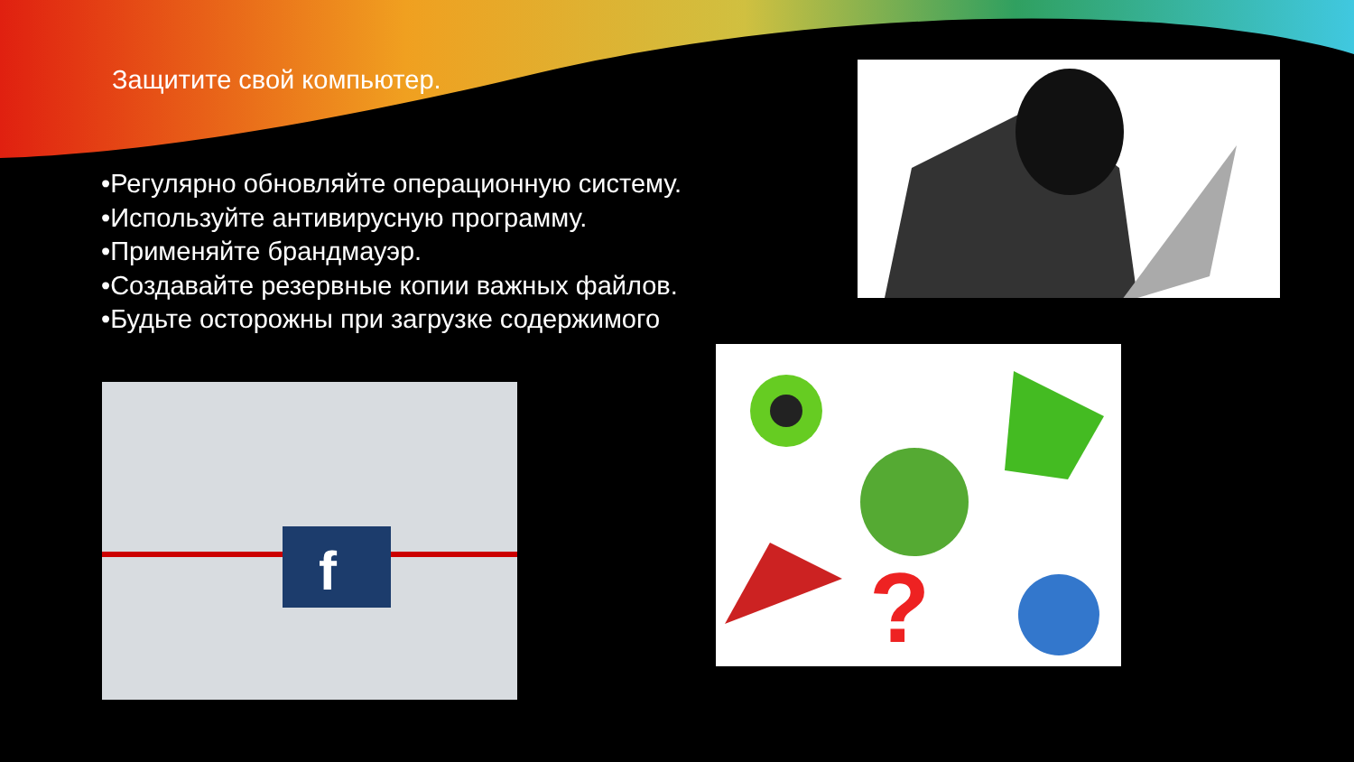Защитите свой компьютер.
•Регулярно обновляйте операционную систему.
•Используйте антивирусную программу.
•Применяйте брандмауэр.
•Создавайте резервные копии важных файлов.
•Будьте осторожны при загрузке содержимого
f
?